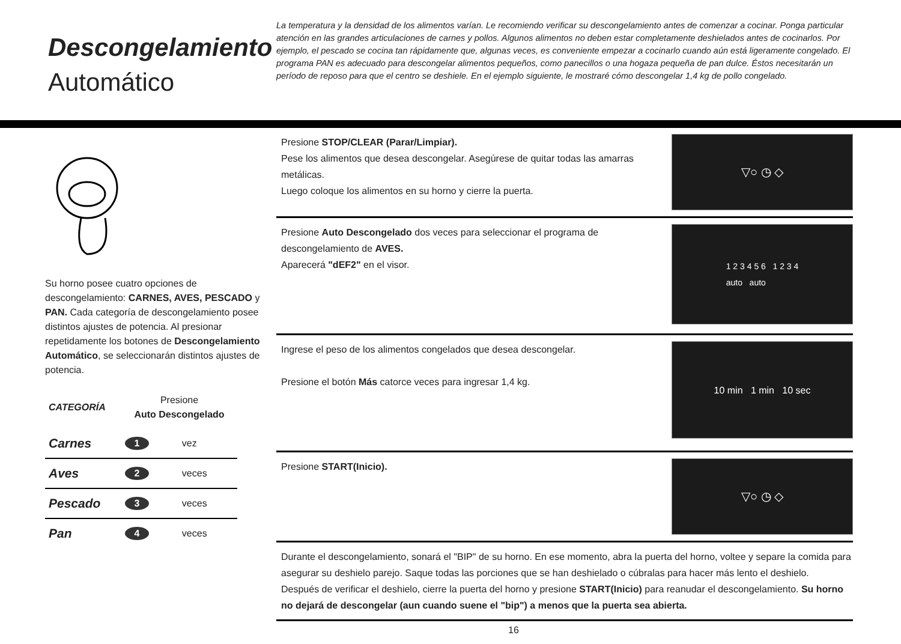Descongelamiento
Automático
La temperatura y la densidad de los alimentos varían. Le recomiendo verificar su descongelamiento antes de comenzar a cocinar. Ponga particular atención en las grandes articulaciones de carnes y pollos. Algunos alimentos no deben estar completamente deshielados antes de cocinarlos. Por ejemplo, el pescado se cocina tan rápidamente que, algunas veces, es conveniente empezar a cocinarlo cuando aún está ligeramente congelado. El programa PAN es adecuado para descongelar alimentos pequeños, como panecillos o una hogaza pequeña de pan dulce. Éstos necesitarán un período de reposo para que el centro se deshiele. En el ejemplo siguiente, le mostraré cómo descongelar 1,4 kg de pollo congelado.
Su horno posee cuatro opciones de descongelamiento: CARNES, AVES, PESCADO y PAN. Cada categoría de descongelamiento posee distintos ajustes de potencia. Al presionar repetidamente los botones de Descongelamiento Automático, se seleccionarán distintos ajustes de potencia.
| CATEGORÍA | Presione Auto Descongelado | |
| --- | --- | --- |
| Carnes | 1 | vez |
| Aves | 2 | veces |
| Pescado | 3 | veces |
| Pan | 4 | veces |
Presione STOP/CLEAR (Parar/Limpiar).
Pese los alimentos que desea descongelar. Asegúrese de quitar todas las amarras metálicas.
Luego coloque los alimentos en su horno y cierre la puerta.
▽○ ◷ ◇
Presione Auto Descongelado dos veces para seleccionar el programa de descongelamiento de AVES.
Aparecerá "dEF2" en el visor.
1 2 3 4 5 6 1 2 3 4
auto auto
Ingrese el peso de los alimentos congelados que desea descongelar.
Presione el botón Más catorce veces para ingresar 1,4 kg.
10 min 1 min 10 sec
Presione START(Inicio).
▽○ ◷ ◇
Durante el descongelamiento, sonará el "BIP" de su horno. En ese momento, abra la puerta del horno, voltee y separe la comida para asegurar su deshielo parejo. Saque todas las porciones que se han deshielado o cúbralas para hacer más lento el deshielo.
Después de verificar el deshielo, cierre la puerta del horno y presione START(Inicio) para reanudar el descongelamiento. Su horno no dejará de descongelar (aun cuando suene el "bip") a menos que la puerta sea abierta.
16